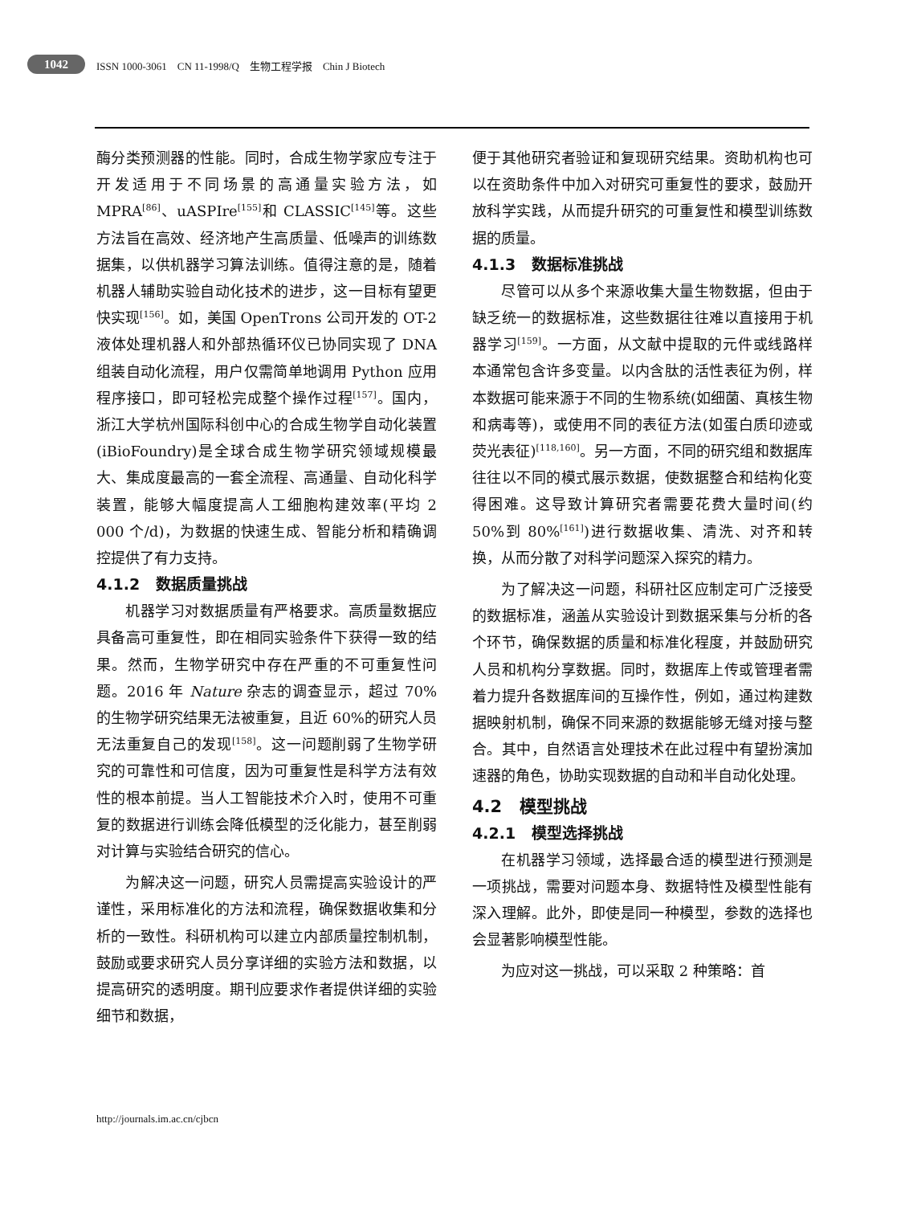1042
ISSN 1000-3061 CN 11-1998/Q 生物工程学报 Chin J Biotech
酶分类预测器的性能。同时，合成生物学家应专注于开发适用于不同场景的高通量实验方法，如 MPRA<sup>[86]</sup>、uASPIre<sup>[155]</sup>和 CLASSIC<sup>[145]</sup>等。这些方法旨在高效、经济地产生高质量、低噪声的训练数据集，以供机器学习算法训练。值得注意的是，随着机器人辅助实验自动化技术的进步，这一目标有望更快实现<sup>[156]</sup>。如，美国 OpenTrons 公司开发的 OT-2 液体处理机器人和外部热循环仪已协同实现了 DNA 组装自动化流程，用户仅需简单地调用 Python 应用程序接口，即可轻松完成整个操作过程<sup>[157]</sup>。国内，浙江大学杭州国际科创中心的合成生物学自动化装置(iBioFoundry)是全球合成生物学研究领域规模最大、集成度最高的一套全流程、高通量、自动化科学装置，能够大幅度提高人工细胞构建效率(平均 2 000 个/d)，为数据的快速生成、智能分析和精确调控提供了有力支持。
4.1.2 数据质量挑战
机器学习对数据质量有严格要求。高质量数据应具备高可重复性，即在相同实验条件下获得一致的结果。然而，生物学研究中存在严重的不可重复性问题。2016 年 Nature 杂志的调查显示，超过 70%的生物学研究结果无法被重复，且近 60%的研究人员无法重复自己的发现<sup>[158]</sup>。这一问题削弱了生物学研究的可靠性和可信度，因为可重复性是科学方法有效性的根本前提。当人工智能技术介入时，使用不可重复的数据进行训练会降低模型的泛化能力，甚至削弱对计算与实验结合研究的信心。
为解决这一问题，研究人员需提高实验设计的严谨性，采用标准化的方法和流程，确保数据收集和分析的一致性。科研机构可以建立内部质量控制机制，鼓励或要求研究人员分享详细的实验方法和数据，以提高研究的透明度。期刊应要求作者提供详细的实验细节和数据，
便于其他研究者验证和复现研究结果。资助机构也可以在资助条件中加入对研究可重复性的要求，鼓励开放科学实践，从而提升研究的可重复性和模型训练数据的质量。
4.1.3 数据标准挑战
尽管可以从多个来源收集大量生物数据，但由于缺乏统一的数据标准，这些数据往往难以直接用于机器学习<sup>[159]</sup>。一方面，从文献中提取的元件或线路样本通常包含许多变量。以内含肽的活性表征为例，样本数据可能来源于不同的生物系统(如细菌、真核生物和病毒等)，或使用不同的表征方法(如蛋白质印迹或荧光表征)<sup>[118,160]</sup>。另一方面，不同的研究组和数据库往往以不同的模式展示数据，使数据整合和结构化变得困难。这导致计算研究者需要花费大量时间(约 50%到 80%<sup>[161]</sup>)进行数据收集、清洗、对齐和转换，从而分散了对科学问题深入探究的精力。
为了解决这一问题，科研社区应制定可广泛接受的数据标准，涵盖从实验设计到数据采集与分析的各个环节，确保数据的质量和标准化程度，并鼓励研究人员和机构分享数据。同时，数据库上传或管理者需着力提升各数据库间的互操作性，例如，通过构建数据映射机制，确保不同来源的数据能够无缝对接与整合。其中，自然语言处理技术在此过程中有望扮演加速器的角色，协助实现数据的自动和半自动化处理。
4.2 模型挑战
4.2.1 模型选择挑战
在机器学习领域，选择最合适的模型进行预测是一项挑战，需要对问题本身、数据特性及模型性能有深入理解。此外，即使是同一种模型，参数的选择也会显著影响模型性能。
为应对这一挑战，可以采取 2 种策略：首
http://journals.im.ac.cn/cjbcn